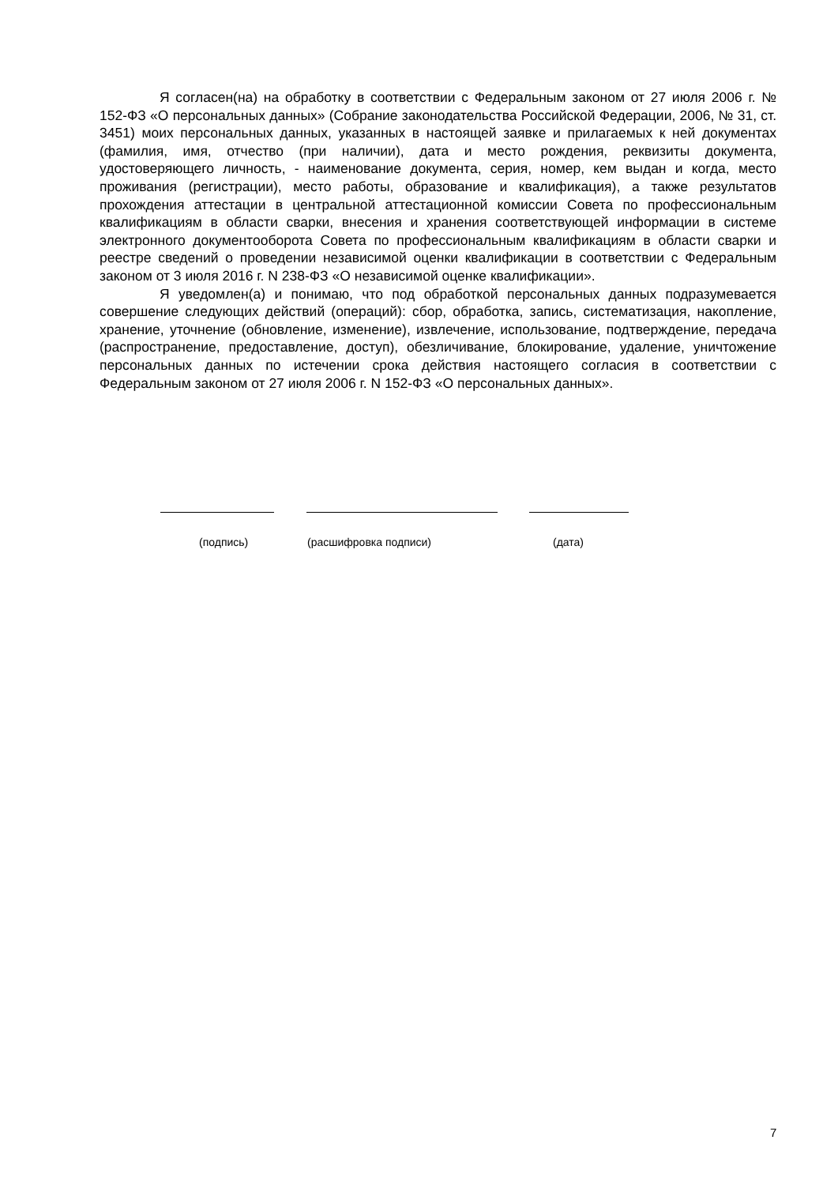Я согласен(на) на обработку в соответствии с Федеральным законом от 27 июля 2006 г. № 152-ФЗ «О персональных данных» (Собрание законодательства Российской Федерации, 2006, № 31, ст. 3451) моих персональных данных, указанных в настоящей заявке и прилагаемых к ней документах (фамилия, имя, отчество (при наличии), дата и место рождения, реквизиты документа, удостоверяющего личность, - наименование документа, серия, номер, кем выдан и когда, место проживания (регистрации), место работы, образование и квалификация), а также результатов прохождения аттестации в центральной аттестационной комиссии Совета по профессиональным квалификациям в области сварки, внесения и хранения соответствующей информации в системе электронного документооборота Совета по профессиональным квалификациям в области сварки и реестре сведений о проведении независимой оценки квалификации в соответствии с Федеральным законом от 3 июля 2016 г. N 238-ФЗ «О независимой оценке квалификации».
Я уведомлен(а) и понимаю, что под обработкой персональных данных подразумевается совершение следующих действий (операций): сбор, обработка, запись, систематизация, накопление, хранение, уточнение (обновление, изменение), извлечение, использование, подтверждение, передача (распространение, предоставление, доступ), обезличивание, блокирование, удаление, уничтожение персональных данных по истечении срока действия настоящего согласия в соответствии с Федеральным законом от 27 июля 2006 г. N 152-ФЗ «О персональных данных».
(подпись) (расшифровка подписи) (дата)
7